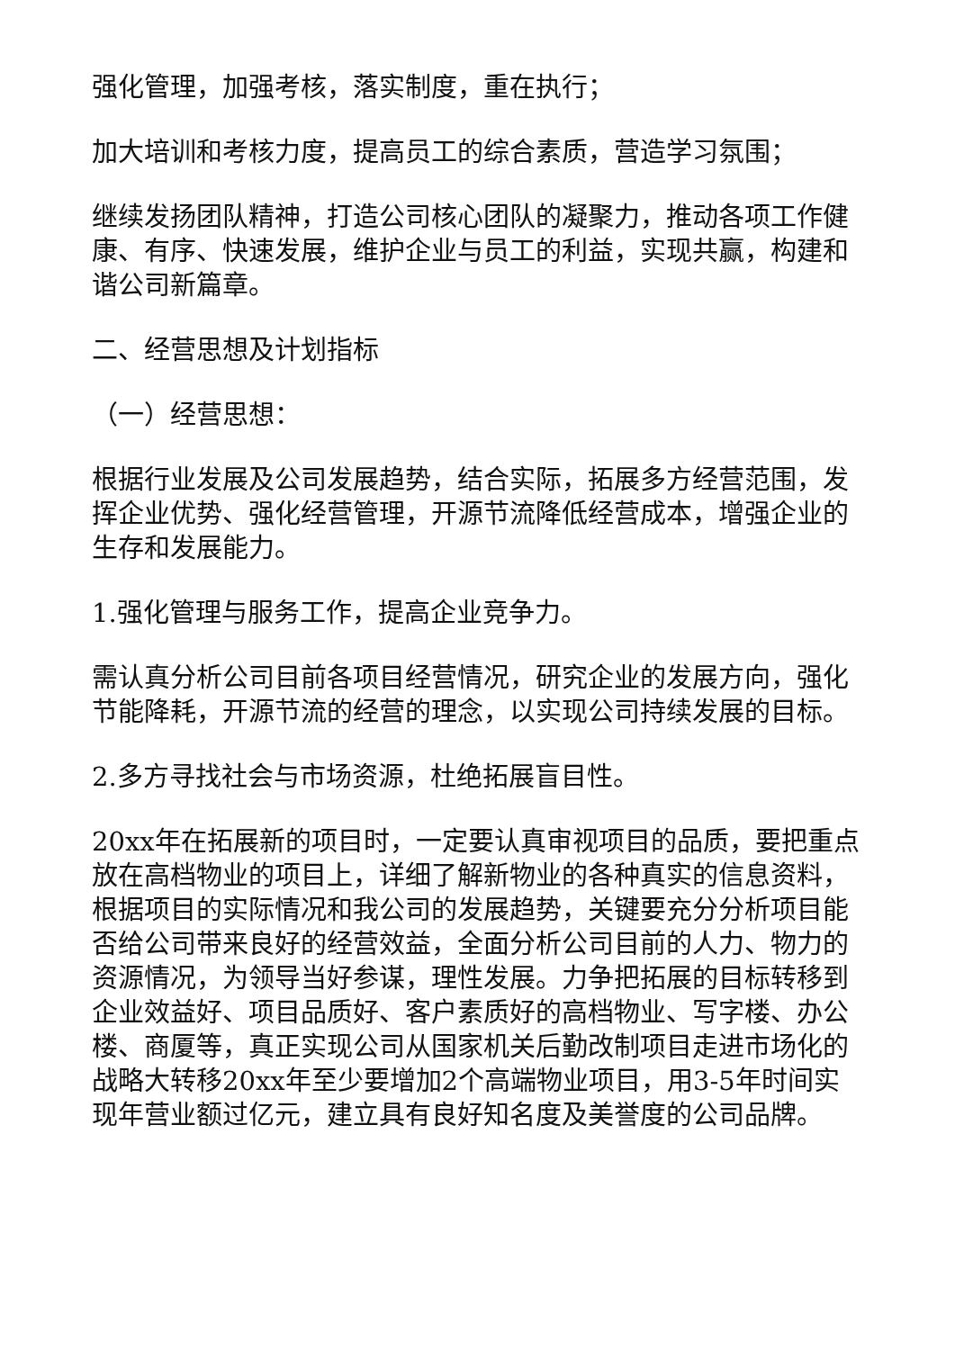强化管理，加强考核，落实制度，重在执行；
加大培训和考核力度，提高员工的综合素质，营造学习氛围；
继续发扬团队精神，打造公司核心团队的凝聚力，推动各项工作健康、有序、快速发展，维护企业与员工的利益，实现共赢，构建和谐公司新篇章。
二、经营思想及计划指标
（一）经营思想：
根据行业发展及公司发展趋势，结合实际，拓展多方经营范围，发挥企业优势、强化经营管理，开源节流降低经营成本，增强企业的生存和发展能力。
1.强化管理与服务工作，提高企业竞争力。
需认真分析公司目前各项目经营情况，研究企业的发展方向，强化节能降耗，开源节流的经营的理念，以实现公司持续发展的目标。
2.多方寻找社会与市场资源，杜绝拓展盲目性。
20xx年在拓展新的项目时，一定要认真审视项目的品质，要把重点放在高档物业的项目上，详细了解新物业的各种真实的信息资料，根据项目的实际情况和我公司的发展趋势，关键要充分分析项目能否给公司带来良好的经营效益，全面分析公司目前的人力、物力的资源情况，为领导当好参谋，理性发展。力争把拓展的目标转移到企业效益好、项目品质好、客户素质好的高档物业、写字楼、办公楼、商厦等，真正实现公司从国家机关后勤改制项目走进市场化的战略大转移20xx年至少要增加2个高端物业项目，用3-5年时间实现年营业额过亿元，建立具有良好知名度及美誉度的公司品牌。